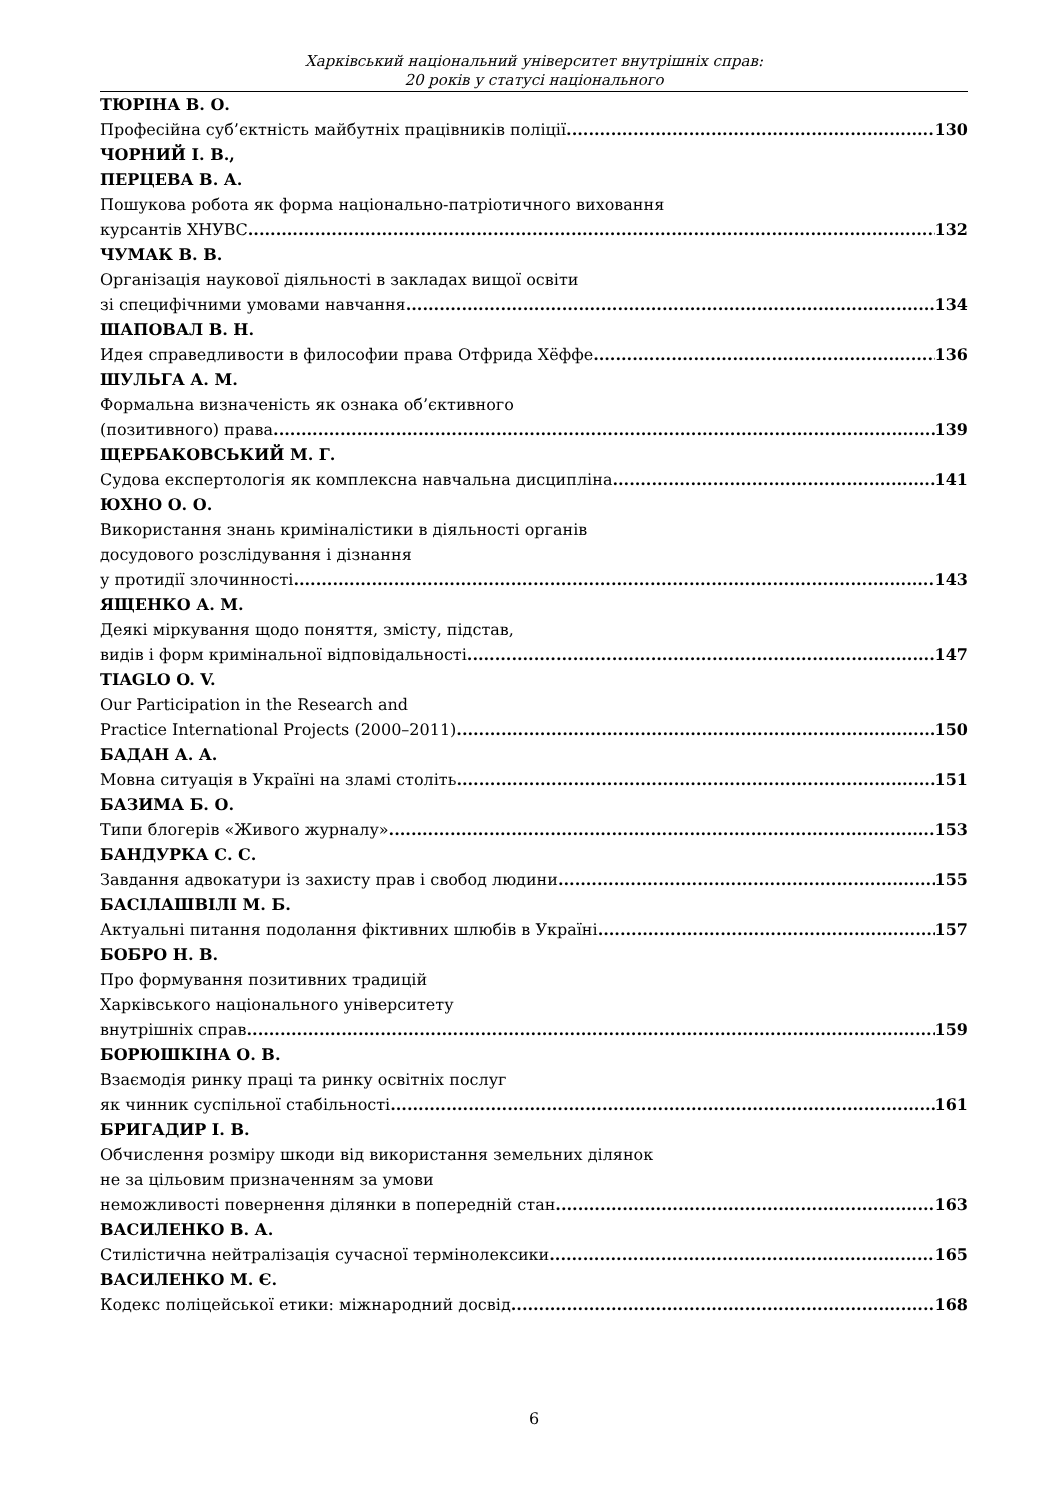Харківський національний університет внутрішніх справ:
20 років у статусі національного
ТЮРІНА В. О.
Професійна суб’єктність майбутніх працівників поліції 130
ЧОРНИЙ І. В.,
ПЕРЦЕВА В. А.
Пошукова робота як форма національно-патріотичного виховання
курсантів ХНУВС 132
ЧУМАК В. В.
Організація наукової діяльності в закладах вищої освіти
зі специфічними умовами навчання 134
ШАПОВАЛ В. Н.
Идея справедливости в философии права Отфрида Хёффе 136
ШУЛЬГА А. М.
Формальна визначеність як ознака об’єктивного
(позитивного) права 139
ЩЕРБАКОВСЬКИЙ М. Г.
Судова експертологія як комплексна навчальна дисципліна 141
ЮХНО О. О.
Використання знань криміналістики в діяльності органів
досудового розслідування і дізнання
у протидії злочинності 143
ЯЩЕНКО А. М.
Деякі міркування щодо поняття, змісту, підстав,
видів і форм кримінальної відповідальності 147
TIAGLO O. V.
Our Participation in the Research and
Practice International Projects (2000–2011) 150
БАДАН А. А.
Мовна ситуація в Україні на зламі століть 151
БАЗИМА Б. О.
Типи блогерів «Живого журналу» 153
БАНДУРКА С. С.
Завдання адвокатури із захисту прав і свобод людини 155
БАСІЛАШВІЛІ М. Б.
Актуальні питання подолання фіктивних шлюбів в Україні 157
БОБРО Н. В.
Про формування позитивних традицій
Харківського національного університету
внутрішніх справ 159
БОРЮШКІНА О. В.
Взаємодія ринку праці та ринку освітніх послуг
як чинник суспільної стабільності 161
БРИГАДИР І. В.
Обчислення розміру шкоди від використання земельних ділянок
не за цільовим призначенням за умови
неможливості повернення ділянки в попередній стан 163
ВАСИЛЕНКО В. А.
Стилістична нейтралізація сучасної термінолексики 165
ВАСИЛЕНКО М. Є.
Кодекс поліцейської етики: міжнародний досвід 168
6